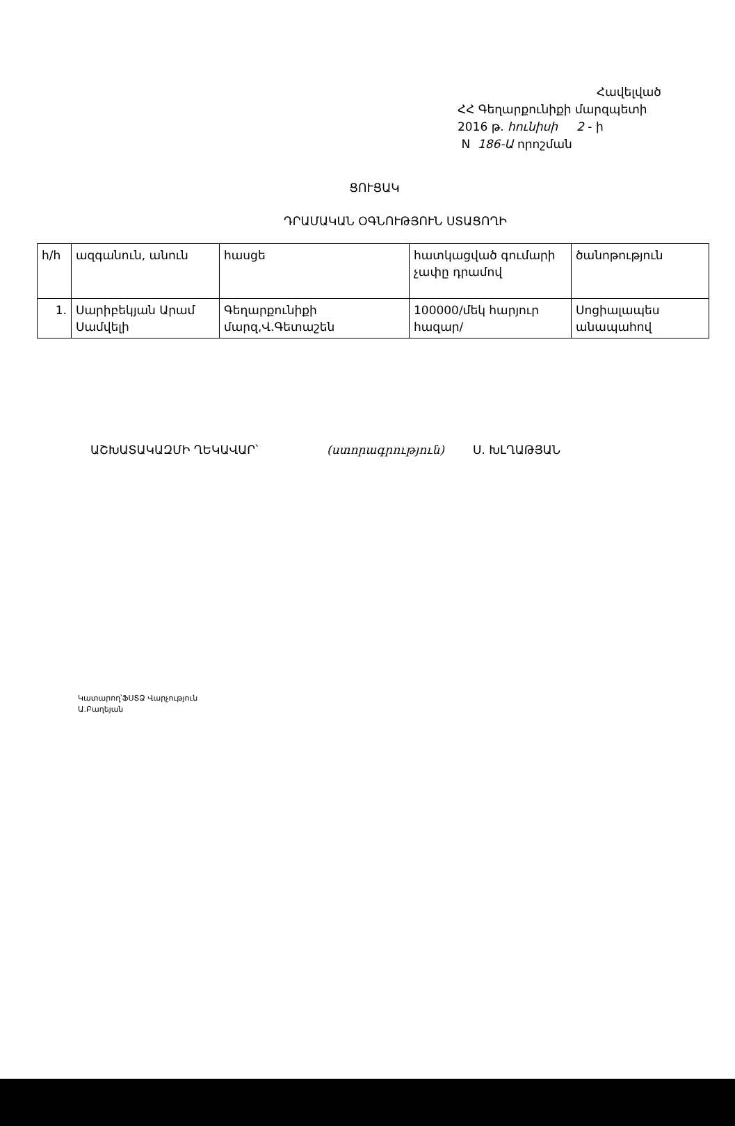Հավելված
ՀՀ Գեղարքունիքի մարզպետի
2016 թ. հունիսի 2 - ի
N 186-Ա որոշման
ՑՈՒՑԱԿ
ԴՐԱՄԱԿԱՆ ՕԳՆՈՒԹՅՈՒՆ ՍՏԱՑՈՂԻ
| h/h | ազգանուն, անուն | հասցե | հատկացված գումարի չափը դրամով | ծանոթություն |
| --- | --- | --- | --- | --- |
| 1. | Սարիբեկյան Արամ Սամվելի | Գեղարքունիքի մարզ,Վ.Գետաշեն | 100000/մեկ հարյուր հազար/ | Սոցիալապես անապահով |
ԱՇԽԱՏԱԿԱԶՄԻ ՂԵԿԱՎԱՐ՝ (ստորագրություն) Ս. ԽԼՂԱԹՅԱՆ
Կատարող՝ՖՍՏՁ Վարչություն
Ա.Բաղեյան